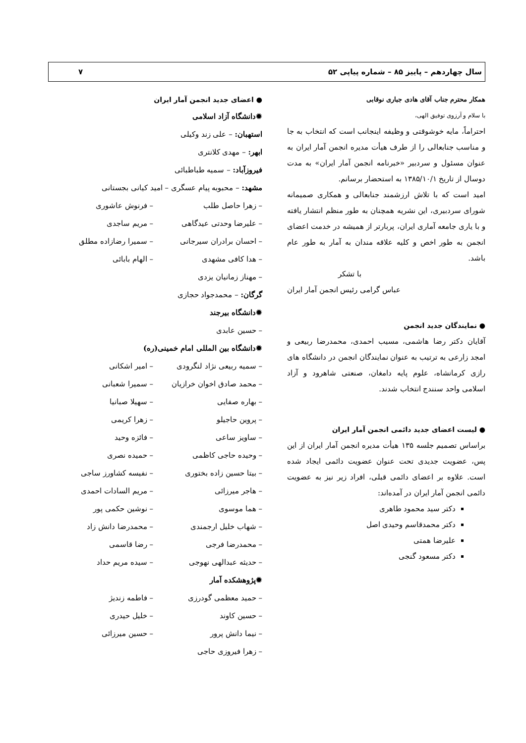سال چهاردهم – پاییز ۸۵ – شماره پیاپی ۵۲ ۷
همکار محترم جناب آقای هادی جباری نوقابی
با سلام و آرزوی توفیق الهی،
احتراماً، مایه خوشوقتی و وظیفه اینجانب است که انتخاب به جا و مناسب جنابعالی را از طرف هیأت مدیره انجمن آمار ایران به عنوان مسئول و سردبیر «خبرنامه انجمن آمار ایران» به مدت دوسال از تاریخ ۱۳۸۵/۱۰/۱ به استحضار برسانم.
امید است که با تلاش ارزشمند جنابعالی و همکاری صمیمانه شورای سردبیری، این نشریه همچنان به طور منظم انتشار یافته و با یاری جامعه آماری ایران، پربارتر از همیشه در خدمت اعضای انجمن به طور اخص و کلیه علاقه مندان به آمار به طور عام باشد.
با تشکر
عباس گرامی رئیس انجمن آمار ایران
● نمایندگان جدید انجمن
آقایان دکتر رضا هاشمی، مسیب احمدی، محمدرضا ربیعی و امجد زارعی به ترتیب به عنوان نمایندگان انجمن در دانشگاه های رازی کرمانشاه، علوم پایه دامغان، صنعتی شاهرود و آزاد اسلامی واحد سنندج انتخاب شدند.
● لیست اعضای جدید دائمی انجمن آمار ایران
براساس تصمیم جلسه ۱۳۵ هیأت مدیره انجمن آمار ایران از این پس، عضویت جدیدی تحت عنوان عضویت دائمی ایجاد شده است. علاوه بر اعضای دائمی قبلی، افراد زیر نیز به عضویت دائمی انجمن آمار ایران در آمده‌اند:
دکتر سید محمود طاهری
دکتر محمدقاسم وحیدی اصل
علیرضا همتی
دکتر مسعود گنجی
● اعضای جدید انجمن آمار ایران
✹دانشگاه آزاد اسلامی
استهبان: – علی زند وکیلی
ابهر: – مهدی کلانتری
فیروزآباد: – سمیه طباطبائی
مشهد: – محبوبه پیام عسگری – امید کیانی بجستانی
– زهرا حاصل طلب – فرنوش عاشوری
– علیرضا وحدتی عیدگاهی – مریم ساجدی
– احسان برادران سیرجانی – سمیرا رضازاده مطلق
– هدا کافی مشهدی – الهام بابائی
– مهناز زمانیان یزدی
گرگان: – محمدجواد حجازی
✹دانشگاه بیرجند
– حسین عابدی
✹دانشگاه بین المللی امام خمینی(ره)
– سمیه ربیعی نژاد لنگرودی – امیر اشکانی
– محمد صادق اخوان خرازیان – سمیرا شعبانی
– بهاره صفایی – سهیلا صبانیا
– پروین حاجیلو – زهرا کریمی
– ساویز ساعی – فائزه وحید
– وحیده حاجی کاظمی – حمیده نصری
– بیتا حسین زاده بختوری – نفیسه کشاورز ساجی
– هاجر میرزائی – مریم السادات احمدی
– هما موسوی – نوشین حکمی پور
– شهاب خلیل ارجمندی – محمدرضا دانش زاد
– محمدرضا فرجی – رضا قاسمی
– حدیثه عبدالهی نهوجی – سیده مریم حداد
✹پژوهشکده آمار
– حمید معظمی گودرزی – فاطمه زندیژ
– حسین کاوند – خلیل حیدری
– نیما دانش پرور – حسین میرزائی
– زهرا فیروزی حاجی